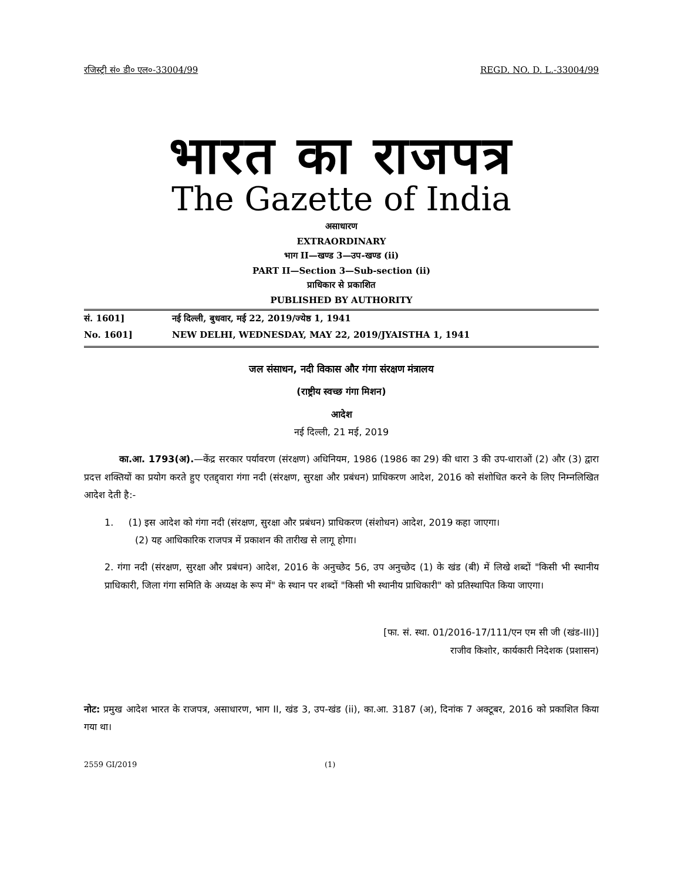रजिस्ट्री सं० डी० एल०-33004/99 REGD. NO. D. L.-33004/99
भारत का राजपत्र
The Gazette of India
असाधारण
EXTRAORDINARY
भाग II—खण्ड 3—उप-खण्ड (ii)
PART II—Section 3—Sub-section (ii)
प्राधिकार से प्रकाशित
PUBLISHED BY AUTHORITY
सं. 1601] नई दिल्ली, बुधवार, मई 22, 2019/ज्येष्ठ 1, 1941
No. 1601] NEW DELHI, WEDNESDAY, MAY 22, 2019/JYAISTHA 1, 1941
जल संसाधन, नदी विकास और गंगा संरक्षण मंत्रालय
(राष्ट्रीय स्वच्छ गंगा मिशन)
आदेश
नई दिल्ली, 21 मई, 2019
का.आ. 1793(अ).—केंद्र सरकार पर्यावरण (संरक्षण) अधिनियम, 1986 (1986 का 29) की धारा 3 की उप-धाराओं (2) और (3) द्वारा प्रदत्त शक्तियों का प्रयोग करते हुए एतद्द्वारा गंगा नदी (संरक्षण, सुरक्षा और प्रबंधन) प्राधिकरण आदेश, 2016 को संशोधित करने के लिए निम्नलिखित आदेश देती है:-
1. (1) इस आदेश को गंगा नदी (संरक्षण, सुरक्षा और प्रबंधन) प्राधिकरण (संशोधन) आदेश, 2019 कहा जाएगा।
(2) यह आधिकारिक राजपत्र में प्रकाशन की तारीख से लागू होगा।
2. गंगा नदी (संरक्षण, सुरक्षा और प्रबंधन) आदेश, 2016 के अनुच्छेद 56, उप अनुच्छेद (1) के खंड (बी) में लिखे शब्दों "किसी भी स्थानीय प्राधिकारी, जिला गंगा समिति के अध्यक्ष के रूप में" के स्थान पर शब्दों "किसी भी स्थानीय प्राधिकारी" को प्रतिस्थापित किया जाएगा।
[फा. सं. स्था. 01/2016-17/111/एन एम सी जी (खंड-III)]
राजीव किशोर, कार्यकारी निदेशक (प्रशासन)
नोट: प्रमुख आदेश भारत के राजपत्र, असाधारण, भाग II, खंड 3, उप-खंड (ii), का.आ. 3187 (अ), दिनांक 7 अक्टूबर, 2016 को प्रकाशित किया गया था।
2559 GI/2019 (1)